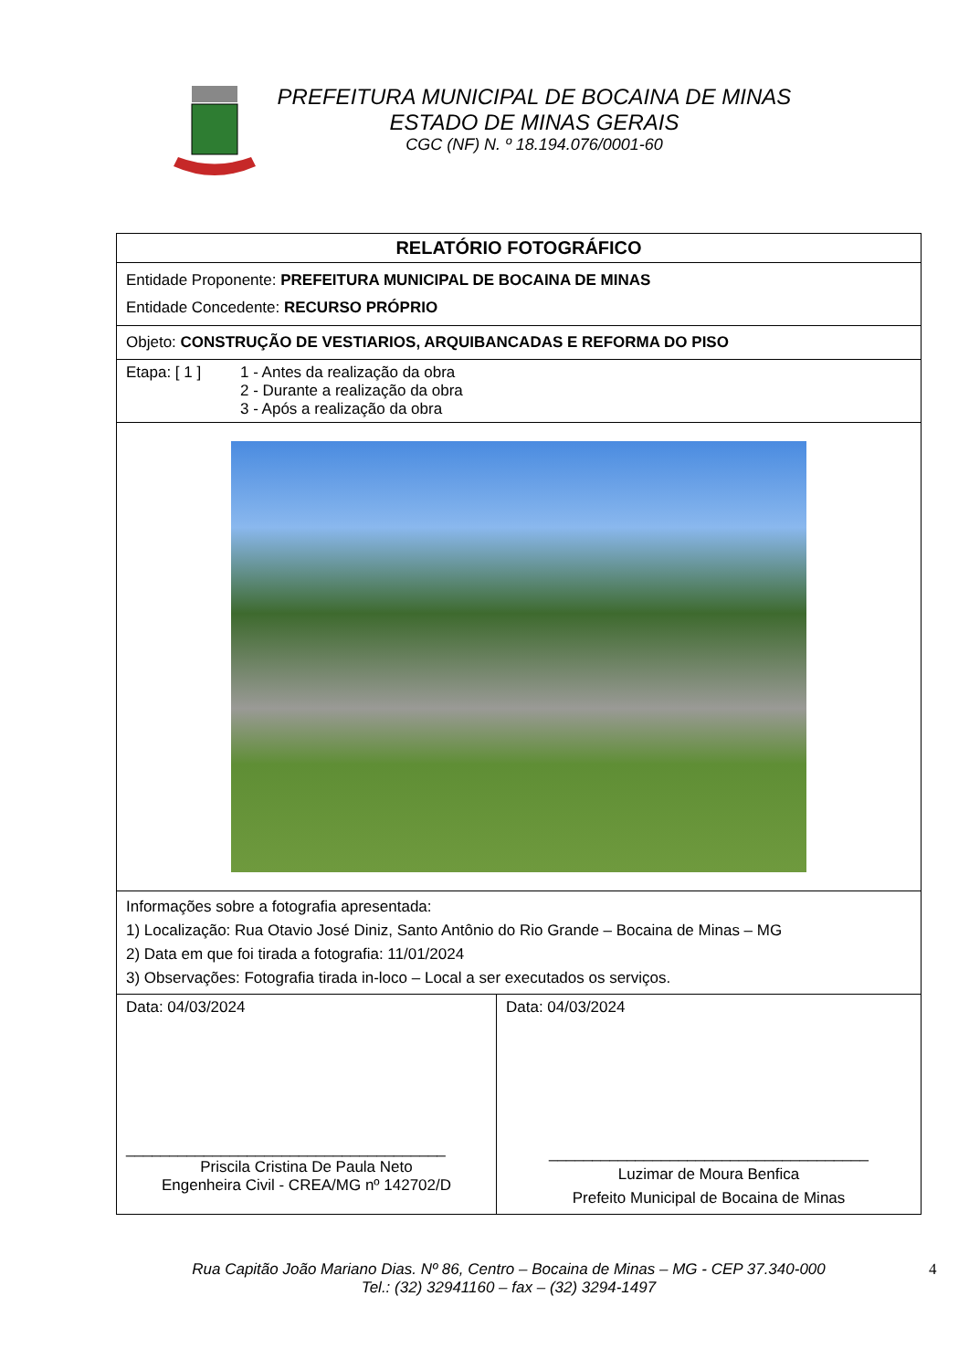PREFEITURA MUNICIPAL DE BOCAINA DE MINAS
ESTADO DE MINAS GERAIS
CGC (NF) N. º 18.194.076/0001-60
| RELATÓRIO FOTOGRÁFICO | |
| Entidade Proponente: PREFEITURA MUNICIPAL DE BOCAINA DE MINAS Entidade Concedente: RECURSO PRÓPRIO | |
| Objeto: CONSTRUÇÃO DE VESTIARIOS, ARQUIBANCADAS E REFORMA DO PISO | |
| Etapa: [ 1 ] 1 - Antes da realização da obra 2 - Durante a realização da obra 3 - Após a realização da obra | |
| Informações sobre a fotografia apresentada: 1) Localização: Rua Otavio José Diniz, Santo Antônio do Rio Grande – Bocaina de Minas – MG 2) Data em que foi tirada a fotografia: 11/01/2024 3) Observações: Fotografia tirada in-loco – Local a ser executados os serviços. | |
| Data: 04/03/2024 _____________________________________ Priscila Cristina De Paula Neto Engenheira Civil - CREA/MG nº 142702/D | Data: 04/03/2024 _____________________________________ Luzimar de Moura Benfica Prefeito Municipal de Bocaina de Minas |
Rua Capitão João Mariano Dias. Nº 86, Centro – Bocaina de Minas – MG - CEP 37.340-000
Tel.: (32) 32941160 – fax – (32) 3294-1497
4